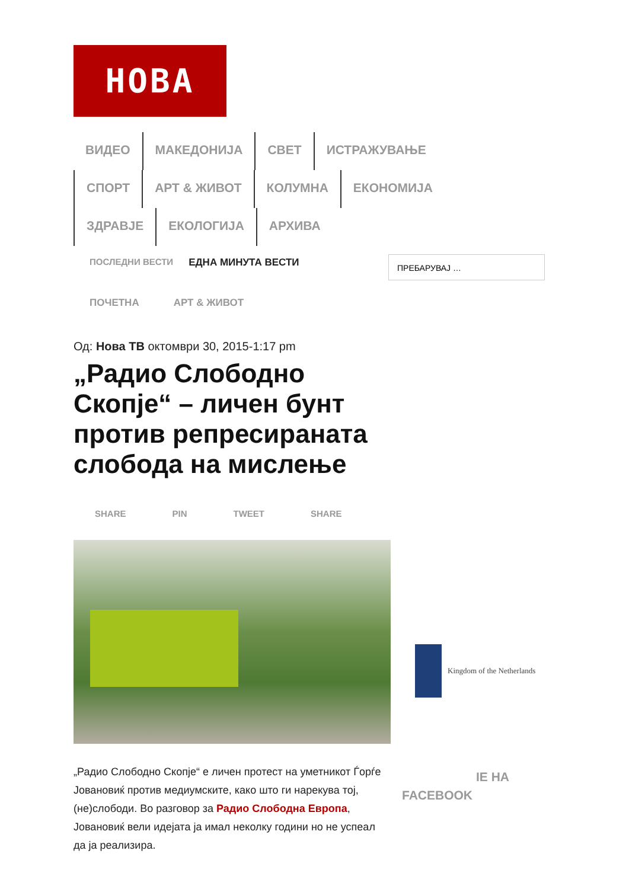НОВА
ВИДЕО МАКЕДОНИЈА СВЕТ ИСТРАЖУВАЊЕ СПОРТ АРТ & ЖИВОТ КОЛУМНА ЕКОНОМИЈА ЗДРАВЈЕ ЕКОЛОГИЈА АРХИВА
ПОСЛЕДНИ ВЕСТИ ЕДНА МИНУТА ВЕСТИ
ПРЕБАРУВАЈ …
ПОЧЕТНА АРТ & ЖИВОТ
Од: Нова ТВ октомври 30, 2015-1:17 pm
„Радио Слободно Скопје“ – личен бунт против репресираната слобода на мислење
SHARE PIN TWEET SHARE
„Радио Слободно Скопје“ е личен протест на уметникот Ѓорѓе Јовановиќ против медиумските, како што ги нарекува тој, (не)слободи. Во разговор за Радио Слободна Европа, Јовановиќ вели идејата ја имал неколку години но не успеал да ја реализира.
Kingdom of the Netherlands
IE НА
FACEBOOK